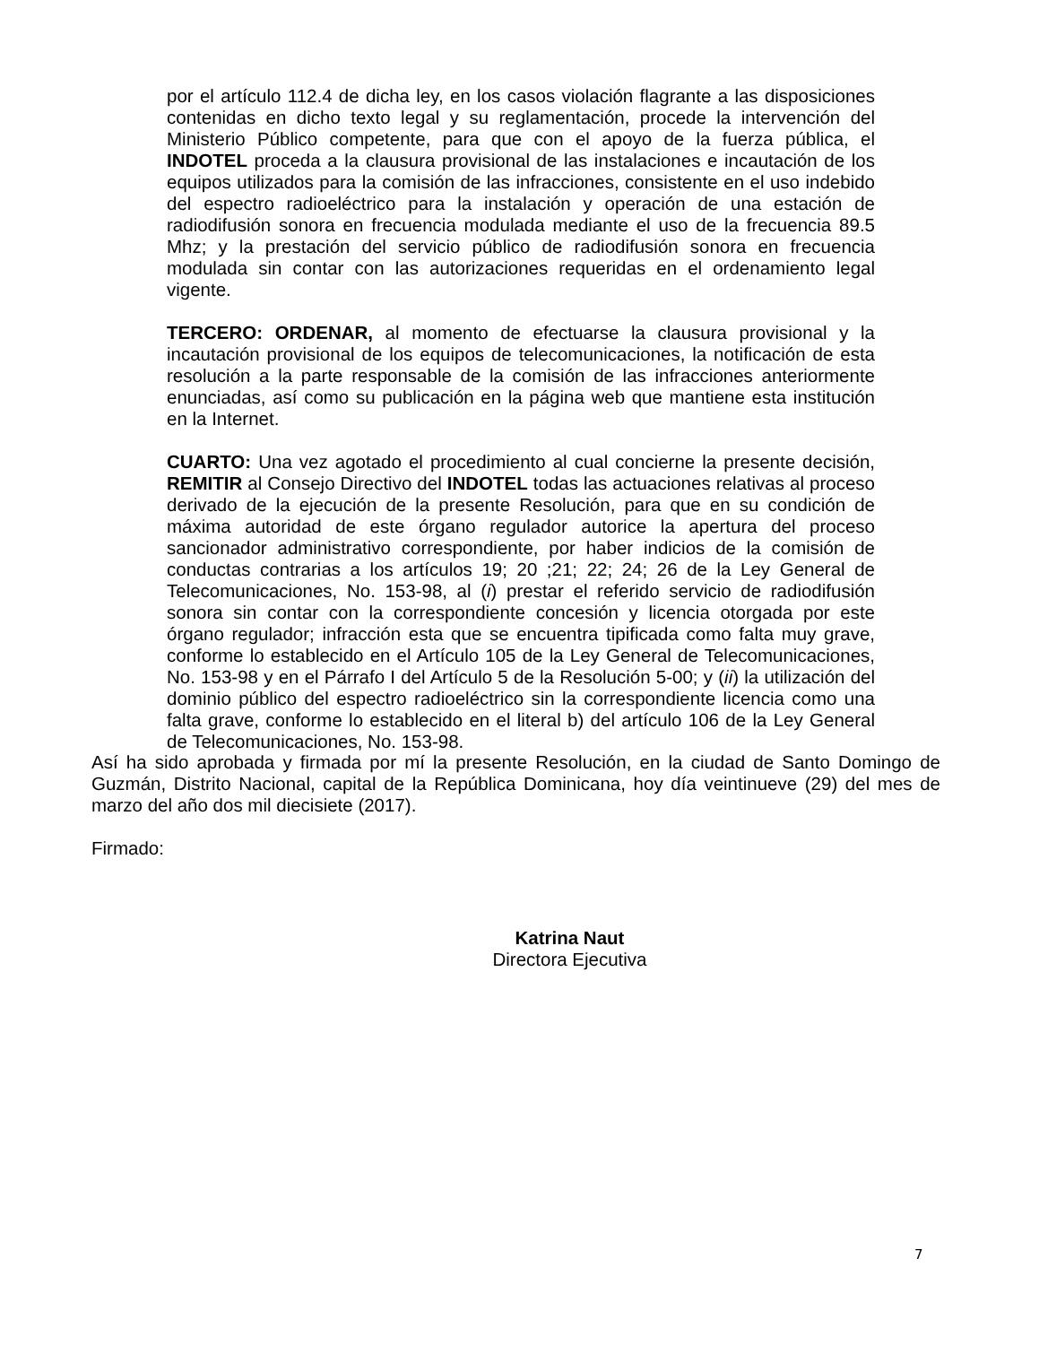por el artículo 112.4 de dicha ley, en los casos violación flagrante a las disposiciones contenidas en dicho texto legal y su reglamentación, procede la intervención del Ministerio Público competente, para que con el apoyo de la fuerza pública, el INDOTEL proceda a la clausura provisional de las instalaciones e incautación de los equipos utilizados para la comisión de las infracciones, consistente en el uso indebido del espectro radioeléctrico para la instalación y operación de una estación de radiodifusión sonora en frecuencia modulada mediante el uso de la frecuencia 89.5 Mhz; y la prestación del servicio público de radiodifusión sonora en frecuencia modulada sin contar con las autorizaciones requeridas en el ordenamiento legal vigente.
TERCERO: ORDENAR, al momento de efectuarse la clausura provisional y la incautación provisional de los equipos de telecomunicaciones, la notificación de esta resolución a la parte responsable de la comisión de las infracciones anteriormente enunciadas, así como su publicación en la página web que mantiene esta institución en la Internet.
CUARTO: Una vez agotado el procedimiento al cual concierne la presente decisión, REMITIR al Consejo Directivo del INDOTEL todas las actuaciones relativas al proceso derivado de la ejecución de la presente Resolución, para que en su condición de máxima autoridad de este órgano regulador autorice la apertura del proceso sancionador administrativo correspondiente, por haber indicios de la comisión de conductas contrarias a los artículos 19; 20 ;21; 22; 24; 26 de la Ley General de Telecomunicaciones, No. 153-98, al (i) prestar el referido servicio de radiodifusión sonora sin contar con la correspondiente concesión y licencia otorgada por este órgano regulador; infracción esta que se encuentra tipificada como falta muy grave, conforme lo establecido en el Artículo 105 de la Ley General de Telecomunicaciones, No. 153-98 y en el Párrafo I del Artículo 5 de la Resolución 5-00; y (ii) la utilización del dominio público del espectro radioeléctrico sin la correspondiente licencia como una falta grave, conforme lo establecido en el literal b) del artículo 106 de la Ley General de Telecomunicaciones, No. 153-98.
Así ha sido aprobada y firmada por mí la presente Resolución, en la ciudad de Santo Domingo de Guzmán, Distrito Nacional, capital de la República Dominicana, hoy día veintinueve (29) del mes de marzo del año dos mil diecisiete (2017).
Firmado:
Katrina Naut
Directora Ejecutiva
7